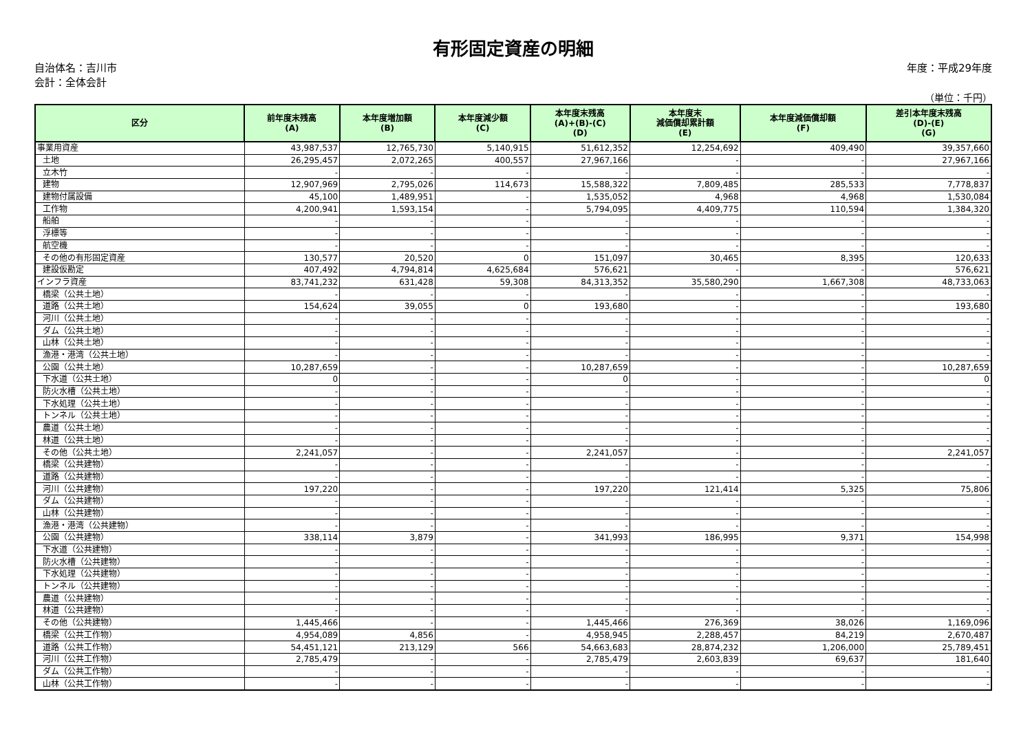有形固定資産の明細
自治体名：吉川市
会計：全体会計
年度：平成29年度
（単位：千円）
| 区分 | 前年度末残高 (A) | 本年度増加額 (B) | 本年度減少額 (C) | 本年度末残高 (A)+(B)-(C) (D) | 本年度末 減価償却累計額 (E) | 本年度減価償却額 (F) | 差引本年度末残高 (D)-(E) (G) |
| --- | --- | --- | --- | --- | --- | --- | --- |
| 事業用資産 | 43,987,537 | 12,765,730 | 5,140,915 | 51,612,352 | 12,254,692 | 409,490 | 39,357,660 |
| 土地 | 26,295,457 | 2,072,265 | 400,557 | 27,967,166 | - | - | 27,967,166 |
| 立木竹 | - | - | - | - | - | - | - |
| 建物 | 12,907,969 | 2,795,026 | 114,673 | 15,588,322 | 7,809,485 | 285,533 | 7,778,837 |
| 建物付属設備 | 45,100 | 1,489,951 | - | 1,535,052 | 4,968 | 4,968 | 1,530,084 |
| 工作物 | 4,200,941 | 1,593,154 | - | 5,794,095 | 4,409,775 | 110,594 | 1,384,320 |
| 船舶 | - | - | - | - | - | - | - |
| 浮標等 | - | - | - | - | - | - | - |
| 航空機 | - | - | - | - | - | - | - |
| その他の有形固定資産 | 130,577 | 20,520 | 0 | 151,097 | 30,465 | 8,395 | 120,633 |
| 建設仮勘定 | 407,492 | 4,794,814 | 4,625,684 | 576,621 | - | - | 576,621 |
| インフラ資産 | 83,741,232 | 631,428 | 59,308 | 84,313,352 | 35,580,290 | 1,667,308 | 48,733,063 |
| 橋梁（公共土地） | - | - | - | - | - | - | - |
| 道路（公共土地） | 154,624 | 39,055 | 0 | 193,680 | - | - | 193,680 |
| 河川（公共土地） | - | - | - | - | - | - | - |
| ダム（公共土地） | - | - | - | - | - | - | - |
| 山林（公共土地） | - | - | - | - | - | - | - |
| 漁港・港湾（公共土地） | - | - | - | - | - | - | - |
| 公園（公共土地） | 10,287,659 | - | - | 10,287,659 | - | - | 10,287,659 |
| 下水道（公共土地） | 0 | - | - | 0 | - | - | 0 |
| 防火水槽（公共土地） | - | - | - | - | - | - | - |
| 下水処理（公共土地） | - | - | - | - | - | - | - |
| トンネル（公共土地） | - | - | - | - | - | - | - |
| 農道（公共土地） | - | - | - | - | - | - | - |
| 林道（公共土地） | - | - | - | - | - | - | - |
| その他（公共土地） | 2,241,057 | - | - | 2,241,057 | - | - | 2,241,057 |
| 橋梁（公共建物） | - | - | - | - | - | - | - |
| 道路（公共建物） | - | - | - | - | - | - | - |
| 河川（公共建物） | 197,220 | - | - | 197,220 | 121,414 | 5,325 | 75,806 |
| ダム（公共建物） | - | - | - | - | - | - | - |
| 山林（公共建物） | - | - | - | - | - | - | - |
| 漁港・港湾（公共建物） | - | - | - | - | - | - | - |
| 公園（公共建物） | 338,114 | 3,879 | - | 341,993 | 186,995 | 9,371 | 154,998 |
| 下水道（公共建物） | - | - | - | - | - | - | - |
| 防火水槽（公共建物） | - | - | - | - | - | - | - |
| 下水処理（公共建物） | - | - | - | - | - | - | - |
| トンネル（公共建物） | - | - | - | - | - | - | - |
| 農道（公共建物） | - | - | - | - | - | - | - |
| 林道（公共建物） | - | - | - | - | - | - | - |
| その他（公共建物） | 1,445,466 | - | - | 1,445,466 | 276,369 | 38,026 | 1,169,096 |
| 橋梁（公共工作物） | 4,954,089 | 4,856 | - | 4,958,945 | 2,288,457 | 84,219 | 2,670,487 |
| 道路（公共工作物） | 54,451,121 | 213,129 | 566 | 54,663,683 | 28,874,232 | 1,206,000 | 25,789,451 |
| 河川（公共工作物） | 2,785,479 | - | - | 2,785,479 | 2,603,839 | 69,637 | 181,640 |
| ダム（公共工作物） | - | - | - | - | - | - | - |
| 山林（公共工作物） | - | - | - | - | - | - | - |